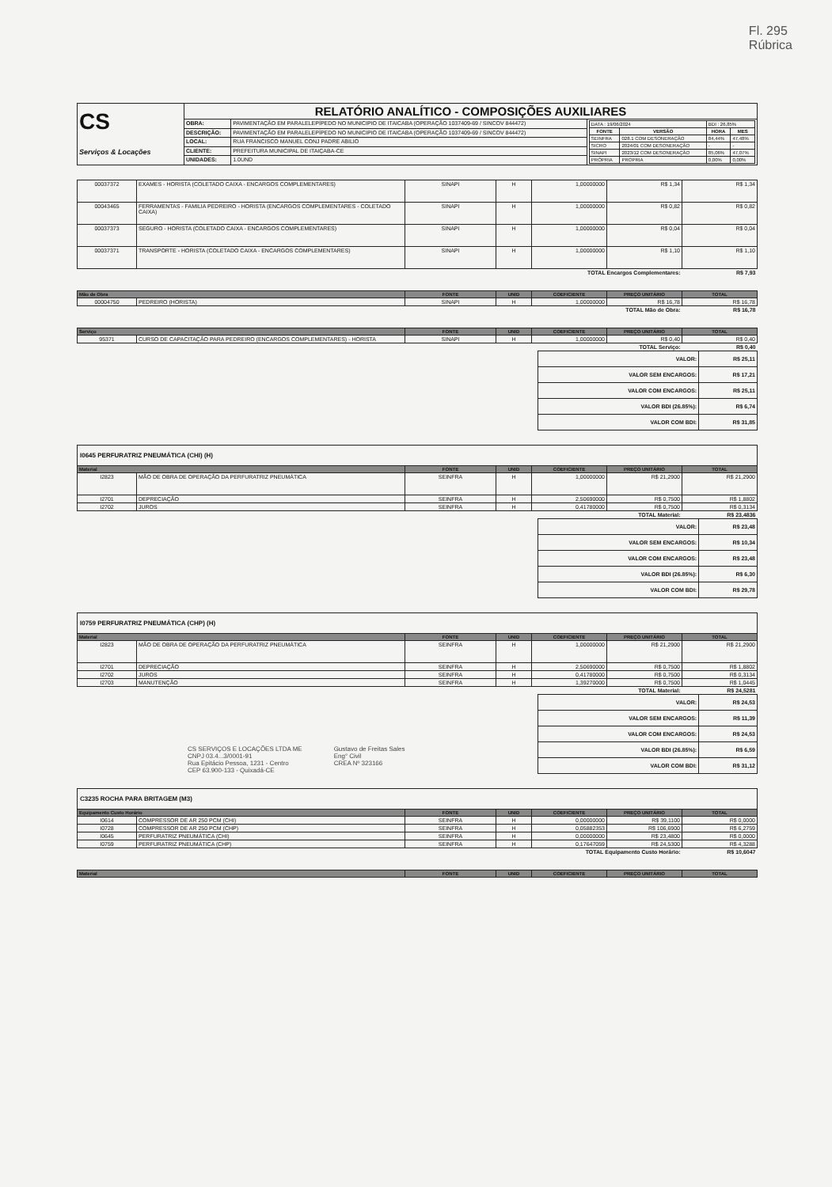Fl. 295
Rúbrica
| CS Serviços & Locações | RELATÓRIO ANALÍTICO - COMPOSIÇÕES AUXILIARES | | |
| | OBRA: | PAVIMENTAÇÃO EM PARALELEPÍPEDO NO MUNICIPIO DE ITAICABA (OPERAÇÃO 1037409-69 / SINCOV 844472) | / DATA : 19/06/2024 / / BDI : 26,85% / / / FONTE / VERSÃO / HORA / MES / / SEINFRA / 028.1 COM DESONERAÇÃO / 84,44% / 47,48% / / SICRO / 2024/01 COM DESONERAÇÃO / - / - / / SINAPI / 2023/12 COM DESONERAÇÃO / 85,06% / 47,07% / / PRÓPRIA / PROPRIA / 0,00% / 0,00% / |
| | DESCRIÇÃO: | PAVIMENTAÇÃO EM PARALELEPÍPEDO NO MUNICIPIO DE ITAICABA (OPERAÇÃO 1037409-69 / SINCOV 844472) | |
| | LOCAL: | RUA FRANCISCO MANUEL CONJ PADRE ABILIO | |
| | CLIENTE: | PREFEITURA MUNICIPAL DE ITAIÇABA-CE | |
| | UNIDADES: | 1.0UND | |
| 00037372 | EXAMES - HORISTA (COLETADO CAIXA - ENCARGOS COMPLEMENTARES) | SINAPI | H | 1,00000000 | R$ 1,34 | R$ 1,34 |
| 00043465 | FERRAMENTAS - FAMILIA PEDREIRO - HORISTA (ENCARGOS COMPLEMENTARES - COLETADO CAIXA) | SINAPI | H | 1,00000000 | R$ 0,82 | R$ 0,82 |
| 00037373 | SEGURO - HORISTA (COLETADO CAIXA - ENCARGOS COMPLEMENTARES) | SINAPI | H | 1,00000000 | R$ 0,04 | R$ 0,04 |
| 00037371 | TRANSPORTE - HORISTA (COLETADO CAIXA - ENCARGOS COMPLEMENTARES) | SINAPI | H | 1,00000000 | R$ 1,10 | R$ 1,10 |
| TOTAL Encargos Complementares: | | | | | | R$ 7,93 |
| Mão de Obra | | FONTE | UNID | COEFICIENTE | PREÇO UNITÁRIO | TOTAL |
| --- | --- | --- | --- | --- | --- | --- |
| 00004750 | PEDREIRO (HORISTA) | SINAPI | H | 1,00000000 | R$ 16,78 | R$ 16,78 |
| TOTAL Mão de Obra: | | | | | | R$ 16,78 |
| Serviço | | FONTE | UNID | COEFICIENTE | PREÇO UNITÁRIO | TOTAL |
| --- | --- | --- | --- | --- | --- | --- |
| 95371 | CURSO DE CAPACITAÇÃO PARA PEDREIRO (ENCARGOS COMPLEMENTARES) - HORISTA | SINAPI | H | 1,00000000 | R$ 0,40 | R$ 0,40 |
| TOTAL Serviço: | | | | | | R$ 0,40 |
| VALOR: | R$ 25,11 |
| VALOR SEM ENCARGOS: | R$ 17,21 |
| VALOR COM ENCARGOS: | R$ 25,11 |
| VALOR BDI (26.85%): | R$ 6,74 |
| VALOR COM BDI: | R$ 31,85 |
I0645 PERFURATRIZ PNEUMÁTICA (CHI) (H)
| Material | | FONTE | UNID | COEFICIENTE | PREÇO UNITÁRIO | TOTAL |
| --- | --- | --- | --- | --- | --- | --- |
| I2823 | MÃO DE OBRA DE OPERAÇÃO DA PERFURATRIZ PNEUMÁTICA | SEINFRA | H | 1,00000000 | R$ 21,2900 | R$ 21,2900 |
| I2701 | DEPRECIAÇÃO | SEINFRA | H | 2,50690000 | R$ 0,7500 | R$ 1,8802 |
| I2702 | JUROS | SEINFRA | H | 0,41780000 | R$ 0,7500 | R$ 0,3134 |
| TOTAL Material: | | | | | | R$ 23,4836 |
| VALOR: | R$ 23,48 |
| VALOR SEM ENCARGOS: | R$ 10,34 |
| VALOR COM ENCARGOS: | R$ 23,48 |
| VALOR BDI (26.85%): | R$ 6,30 |
| VALOR COM BDI: | R$ 29,78 |
I0759 PERFURATRIZ PNEUMÁTICA (CHP) (H)
| Material | | FONTE | UNID | COEFICIENTE | PREÇO UNITÁRIO | TOTAL |
| --- | --- | --- | --- | --- | --- | --- |
| I2823 | MÃO DE OBRA DE OPERAÇÃO DA PERFURATRIZ PNEUMÁTICA | SEINFRA | H | 1,00000000 | R$ 21,2900 | R$ 21,2900 |
| I2701 | DEPRECIAÇÃO | SEINFRA | H | 2,50690000 | R$ 0,7500 | R$ 1,8802 |
| I2702 | JUROS | SEINFRA | H | 0,41780000 | R$ 0,7500 | R$ 0,3134 |
| I2703 | MANUTENÇÃO | SEINFRA | H | 1,39270000 | R$ 0,7500 | R$ 1,0445 |
| TOTAL Material: | | | | | | R$ 24,5281 |
CS SERVIÇOS E LOCAÇÕES LTDA ME
CNPJ 03.4...3/0001-91
Rua Epitácio Pessoa, 1231 - Centro
CEP 63.900-133 - Quixadá-CE
Gustavo de Freitas Sales
Eng° Civil
CREA Nº 323166
| VALOR: | R$ 24,53 |
| VALOR SEM ENCARGOS: | R$ 11,39 |
| VALOR COM ENCARGOS: | R$ 24,53 |
| VALOR BDI (26.85%): | R$ 6,59 |
| VALOR COM BDI: | R$ 31,12 |
C3235 ROCHA PARA BRITAGEM (M3)
| Equipamento Custo Horário | | FONTE | UNID | COEFICIENTE | PREÇO UNITÁRIO | TOTAL |
| --- | --- | --- | --- | --- | --- | --- |
| I0614 | COMPRESSOR DE AR 250 PCM (CHI) | SEINFRA | H | 0,00000000 | R$ 39,1100 | R$ 0,0000 |
| I0728 | COMPRESSOR DE AR 250 PCM (CHP) | SEINFRA | H | 0,05882353 | R$ 106,6900 | R$ 6,2759 |
| I0645 | PERFURATRIZ PNEUMÁTICA (CHI) | SEINFRA | H | 0,00000000 | R$ 23,4800 | R$ 0,0000 |
| I0759 | PERFURATRIZ PNEUMÁTICA (CHP) | SEINFRA | H | 0,17647059 | R$ 24,5300 | R$ 4,3288 |
| TOTAL Equipamento Custo Horário: | | | | | | R$ 10,6047 |
| Material | FONTE | UNID | COEFICIENTE | PREÇO UNITÁRIO | TOTAL |
| --- | --- | --- | --- | --- | --- |